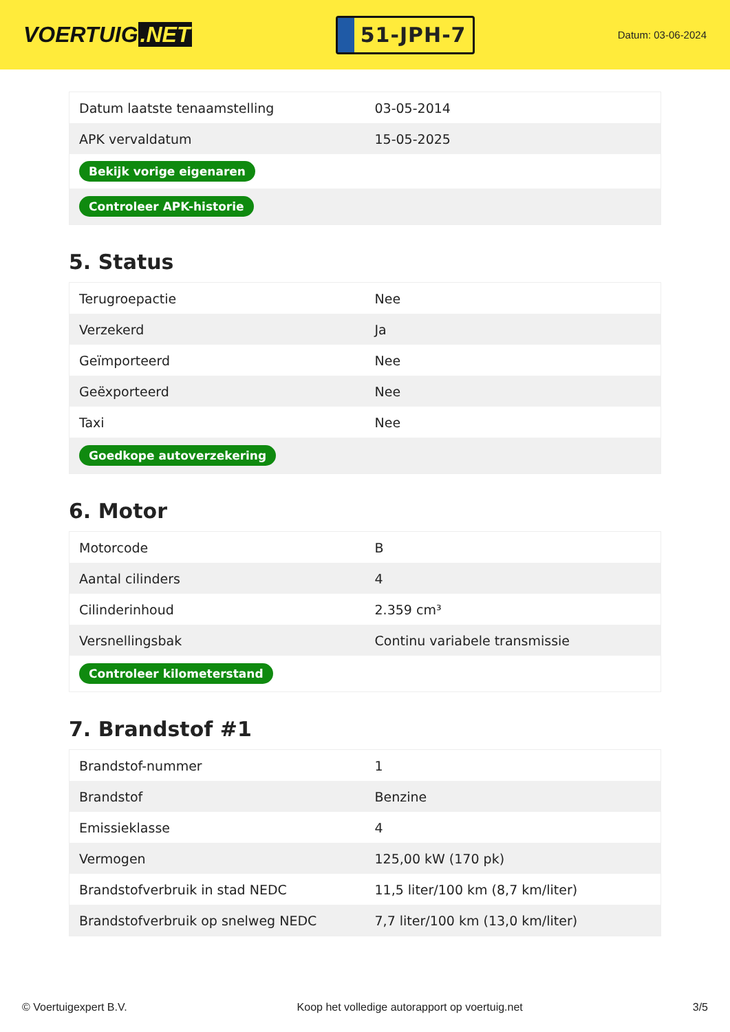VOERTUIG.NET
51-JPH-7
Datum: 03-06-2024
| Datum laatste tenaamstelling | 03-05-2014 |
| APK vervaldatum | 15-05-2025 |
| Bekijk vorige eigenaren | |
| Controleer APK-historie | |
5. Status
| Terugroepactie | Nee |
| Verzekerd | Ja |
| Geïmporteerd | Nee |
| Geëxporteerd | Nee |
| Taxi | Nee |
| Goedkope autoverzekering | |
6. Motor
| Motorcode | B |
| Aantal cilinders | 4 |
| Cilinderinhoud | 2.359 cm³ |
| Versnellingsbak | Continu variabele transmissie |
| Controleer kilometerstand | |
7. Brandstof #1
| Brandstof-nummer | 1 |
| Brandstof | Benzine |
| Emissieklasse | 4 |
| Vermogen | 125,00 kW (170 pk) |
| Brandstofverbruik in stad NEDC | 11,5 liter/100 km (8,7 km/liter) |
| Brandstofverbruik op snelweg NEDC | 7,7 liter/100 km (13,0 km/liter) |
© Voertuigexpert B.V. Koop het volledige autorapport op voertuig.net 3/5